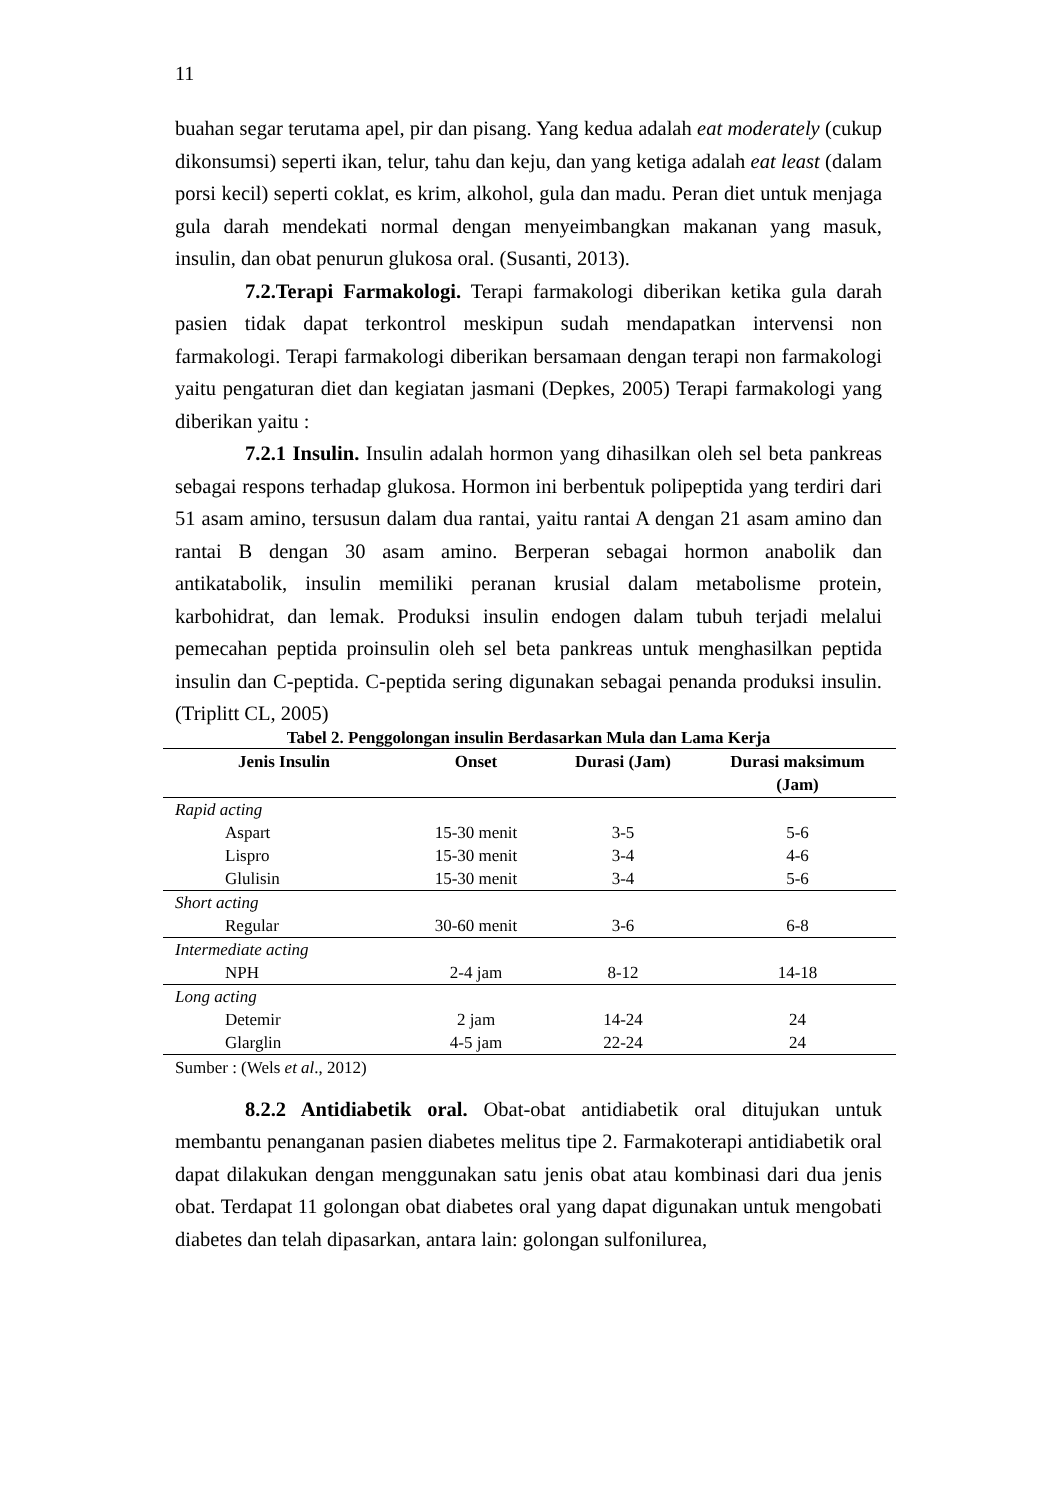11
buahan segar terutama apel, pir dan pisang. Yang kedua adalah eat moderately (cukup dikonsumsi) seperti ikan, telur, tahu dan keju, dan yang ketiga adalah eat least (dalam porsi kecil) seperti coklat, es krim, alkohol, gula dan madu. Peran diet untuk menjaga gula darah mendekati normal dengan menyeimbangkan makanan yang masuk, insulin, dan obat penurun glukosa oral. (Susanti, 2013).
7.2.Terapi Farmakologi. Terapi farmakologi diberikan ketika gula darah pasien tidak dapat terkontrol meskipun sudah mendapatkan intervensi non farmakologi. Terapi farmakologi diberikan bersamaan dengan terapi non farmakologi yaitu pengaturan diet dan kegiatan jasmani (Depkes, 2005) Terapi farmakologi yang diberikan yaitu :
7.2.1 Insulin. Insulin adalah hormon yang dihasilkan oleh sel beta pankreas sebagai respons terhadap glukosa. Hormon ini berbentuk polipeptida yang terdiri dari 51 asam amino, tersusun dalam dua rantai, yaitu rantai A dengan 21 asam amino dan rantai B dengan 30 asam amino. Berperan sebagai hormon anabolik dan antikatabolik, insulin memiliki peranan krusial dalam metabolisme protein, karbohidrat, dan lemak. Produksi insulin endogen dalam tubuh terjadi melalui pemecahan peptida proinsulin oleh sel beta pankreas untuk menghasilkan peptida insulin dan C-peptida. C-peptida sering digunakan sebagai penanda produksi insulin. (Triplitt CL, 2005)
Tabel 2. Penggolongan insulin Berdasarkan Mula dan Lama Kerja
| Jenis Insulin | Onset | Durasi (Jam) | Durasi maksimum (Jam) |
| --- | --- | --- | --- |
| Rapid acting | | | |
| Aspart | 15-30 menit | 3-5 | 5-6 |
| Lispro | 15-30 menit | 3-4 | 4-6 |
| Glulisin | 15-30 menit | 3-4 | 5-6 |
| Short acting | | | |
| Regular | 30-60 menit | 3-6 | 6-8 |
| Intermediate acting | | | |
| NPH | 2-4 jam | 8-12 | 14-18 |
| Long acting | | | |
| Detemir | 2 jam | 14-24 | 24 |
| Glarglin | 4-5 jam | 22-24 | 24 |
Sumber : (Wels et al., 2012)
8.2.2 Antidiabetik oral. Obat-obat antidiabetik oral ditujukan untuk membantu penanganan pasien diabetes melitus tipe 2. Farmakoterapi antidiabetik oral dapat dilakukan dengan menggunakan satu jenis obat atau kombinasi dari dua jenis obat. Terdapat 11 golongan obat diabetes oral yang dapat digunakan untuk mengobati diabetes dan telah dipasarkan, antara lain: golongan sulfonilurea,